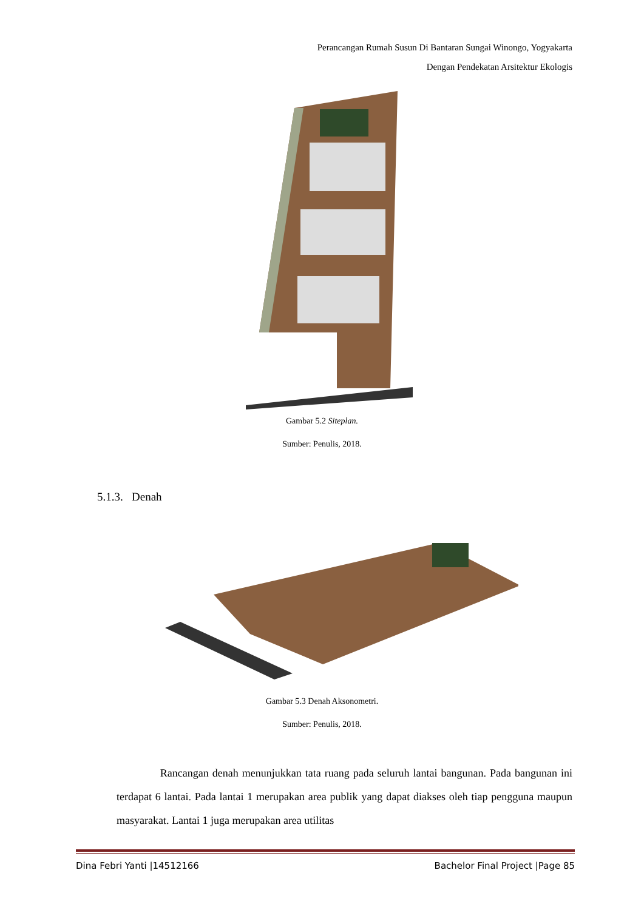Perancangan Rumah Susun Di Bantaran Sungai Winongo, Yogyakarta
Dengan Pendekatan Arsitektur Ekologis
Gambar 5.2 Siteplan.
Sumber: Penulis, 2018.
5.1.3. Denah
Gambar 5.3 Denah Aksonometri.
Sumber: Penulis, 2018.
Rancangan denah menunjukkan tata ruang pada seluruh lantai bangunan. Pada bangunan ini terdapat 6 lantai. Pada lantai 1 merupakan area publik yang dapat diakses oleh tiap pengguna maupun masyarakat. Lantai 1 juga merupakan area utilitas
Dina Febri Yanti |14512166 Bachelor Final Project |Page 85